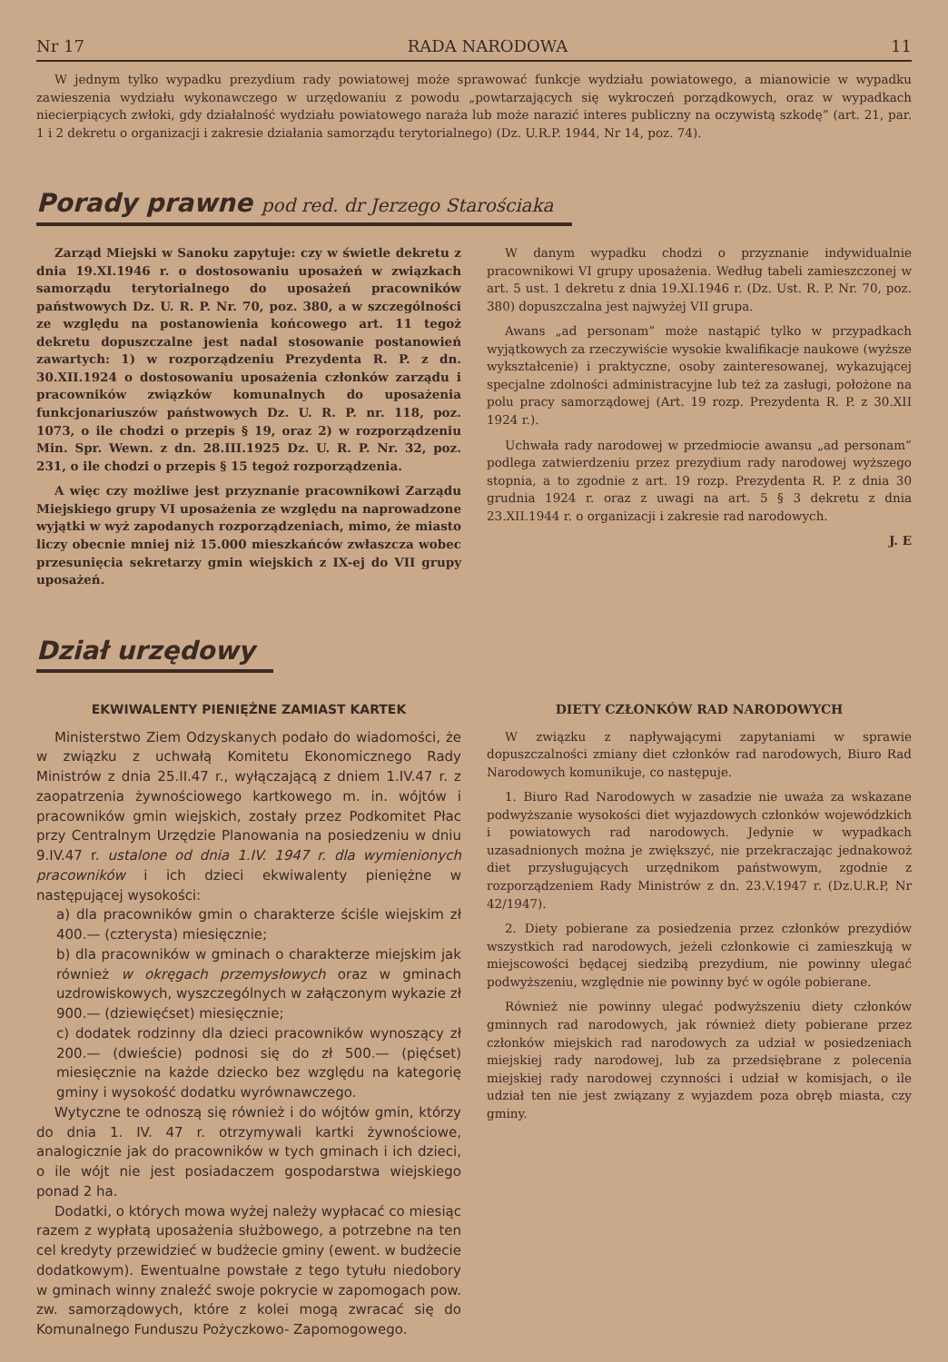Nr 17 RADA NARODOWA 11
W jednym tylko wypadku prezydium rady powiatowej może sprawować funkcje wydziału powiatowego, a mianowicie w wypadku zawieszenia wydziału wykonawczego w urzędowaniu z powodu „powtarzających się wykroczeń porządkowych, oraz w wypadkach niecierpiących zwłoki, gdy działalność wydziału powiatowego naraża lub może narazić interes publiczny na oczywistą szkodę” (art. 21, par. 1 i 2 dekretu o organizacji i zakresie działania samorządu terytorialnego) (Dz. U.R.P. 1944, Nr 14, poz. 74).
Porady prawne pod red. dr Jerzego Starościaka
Zarząd Miejski w Sanoku zapytuje: czy w świetle dekretu z dnia 19.XI.1946 r. o dostosowaniu uposażeń w związkach samorządu terytorialnego do uposażeń pracowników państwowych Dz. U. R. P. Nr. 70, poz. 380, a w szczególności ze względu na postanowienia końcowego art. 11 tegoż dekretu dopuszczalne jest nadal stosowanie postanowień zawartych: 1) w rozporządzeniu Prezydenta R. P. z dn. 30.XII.1924 o dostosowaniu uposażenia członków zarządu i pracowników związków komunalnych do uposażenia funkcjonariuszów państwowych Dz. U. R. P. nr. 118, poz. 1073, o ile chodzi o przepis § 19, oraz 2) w rozporządzeniu Min. Spr. Wewn. z dn. 28.III.1925 Dz. U. R. P. Nr. 32, poz. 231, o ile chodzi o przepis § 15 tegoż rozporządzenia.
A więc czy możliwe jest przyznanie pracownikowi Zarządu Miejskiego grupy VI uposażenia ze względu na naprowadzone wyjątki w wyż zapodanych rozporządzeniach, mimo, że miasto liczy obecnie mniej niż 15.000 mieszkańców zwłaszcza wobec przesunięcia sekretarzy gmin wiejskich z IX-ej do VII grupy uposażeń.
W danym wypadku chodzi o przyznanie indywidualnie pracownikowi VI grupy uposażenia. Według tabeli zamieszczonej w art. 5 ust. 1 dekretu z dnia 19.XI.1946 r. (Dz. Ust. R. P. Nr. 70, poz. 380) dopuszczalna jest najwyżej VII grupa.
Awans „ad personam” może nastąpić tylko w przypadkach wyjątkowych za rzeczywiście wysokie kwalifikacje naukowe (wyższe wykształcenie) i praktyczne, osoby zainteresowanej, wykazującej specjalne zdolności administracyjne lub też za zasługi, położone na polu pracy samorządowej (Art. 19 rozp. Prezydenta R. P. z 30.XII 1924 r.).
Uchwała rady narodowej w przedmiocie awansu „ad personam” podlega zatwierdzeniu przez prezydium rady narodowej wyższego stopnia, a to zgodnie z art. 19 rozp. Prezydenta R. P. z dnia 30 grudnia 1924 r. oraz z uwagi na art. 5 § 3 dekretu z dnia 23.XII.1944 r. o organizacji i zakresie rad narodowych.
J. E
Dział urzędowy
EKWIWALENTY PIENIĘŻNE ZAMIAST KARTEK
Ministerstwo Ziem Odzyskanych podało do wiadomości, że w związku z uchwałą Komitetu Ekonomicznego Rady Ministrów z dnia 25.II.47 r., wyłączającą z dniem 1.IV.47 r. z zaopatrzenia żywnościowego kartkowego m. in. wójtów i pracowników gmin wiejskich, zostały przez Podkomitet Płac przy Centralnym Urzędzie Planowania na posiedzeniu w dniu 9.IV.47 r. ustalone od dnia 1.IV. 1947 r. dla wymienionych pracowników i ich dzieci ekwiwalenty pieniężne w następującej wysokości:
a) dla pracowników gmin o charakterze ściśle wiejskim zł 400.— (czterysta) miesięcznie;
b) dla pracowników w gminach o charakterze miejskim jak również w okręgach przemysłowych oraz w gminach uzdrowiskowych, wyszczególnych w załączonym wykazie zł 900.— (dziewięćset) miesięcznie;
c) dodatek rodzinny dla dzieci pracowników wynoszący zł 200.— (dwieście) podnosi się do zł 500.— (pięćset) miesięcznie na każde dziecko bez względu na kategorię gminy i wysokość dodatku wyrównawczego.
Wytyczne te odnoszą się również i do wójtów gmin, którzy do dnia 1. IV. 47 r. otrzymywali kartki żywnościowe, analogicznie jak do pracowników w tych gminach i ich dzieci, o ile wójt nie jest posiadaczem gospodarstwa wiejskiego ponad 2 ha.
Dodatki, o których mowa wyżej należy wypłacać co miesiąc razem z wypłatą uposażenia służbowego, a potrzebne na ten cel kredyty przewidzieć w budżecie gminy (ewent. w budżecie dodatkowym). Ewentualne powstałe z tego tytułu niedobory w gminach winny znaleźć swoje pokrycie w zapomogach pow. zw. samorządowych, które z kolei mogą zwracać się do Komunalnego Funduszu Pożyczkowo- Zapomogowego.
DIETY CZŁONKÓW RAD NARODOWYCH
W związku z napływającymi zapytaniami w sprawie dopuszczalności zmiany diet członków rad narodowych, Biuro Rad Narodowych komunikuje, co następuje.
1. Biuro Rad Narodowych w zasadzie nie uważa za wskazane podwyższanie wysokości diet wyjazdowych członków wojewódzkich i powiatowych rad narodowych. Jedynie w wypadkach uzasadnionych można je zwiększyć, nie przekraczając jednakowoż diet przysługujących urzędnikom państwowym, zgodnie z rozporządzeniem Rady Ministrów z dn. 23.V.1947 r. (Dz.U.R.P, Nr 42/1947).
2. Diety pobierane za posiedzenia przez członków prezydiów wszystkich rad narodowych, jeżeli członkowie ci zamieszkują w miejscowości będącej siedzibą prezydium, nie powinny ulegać podwyższeniu, względnie nie powinny być w ogóle pobierane.
Również nie powinny ulegać podwyższeniu diety członków gminnych rad narodowych, jak również diety pobierane przez członków miejskich rad narodowych za udział w posiedzeniach miejskiej rady narodowej, lub za przedsiębrane z polecenia miejskiej rady narodowej czynności i udział w komisjach, o ile udział ten nie jest związany z wyjazdem poza obręb miasta, czy gminy.